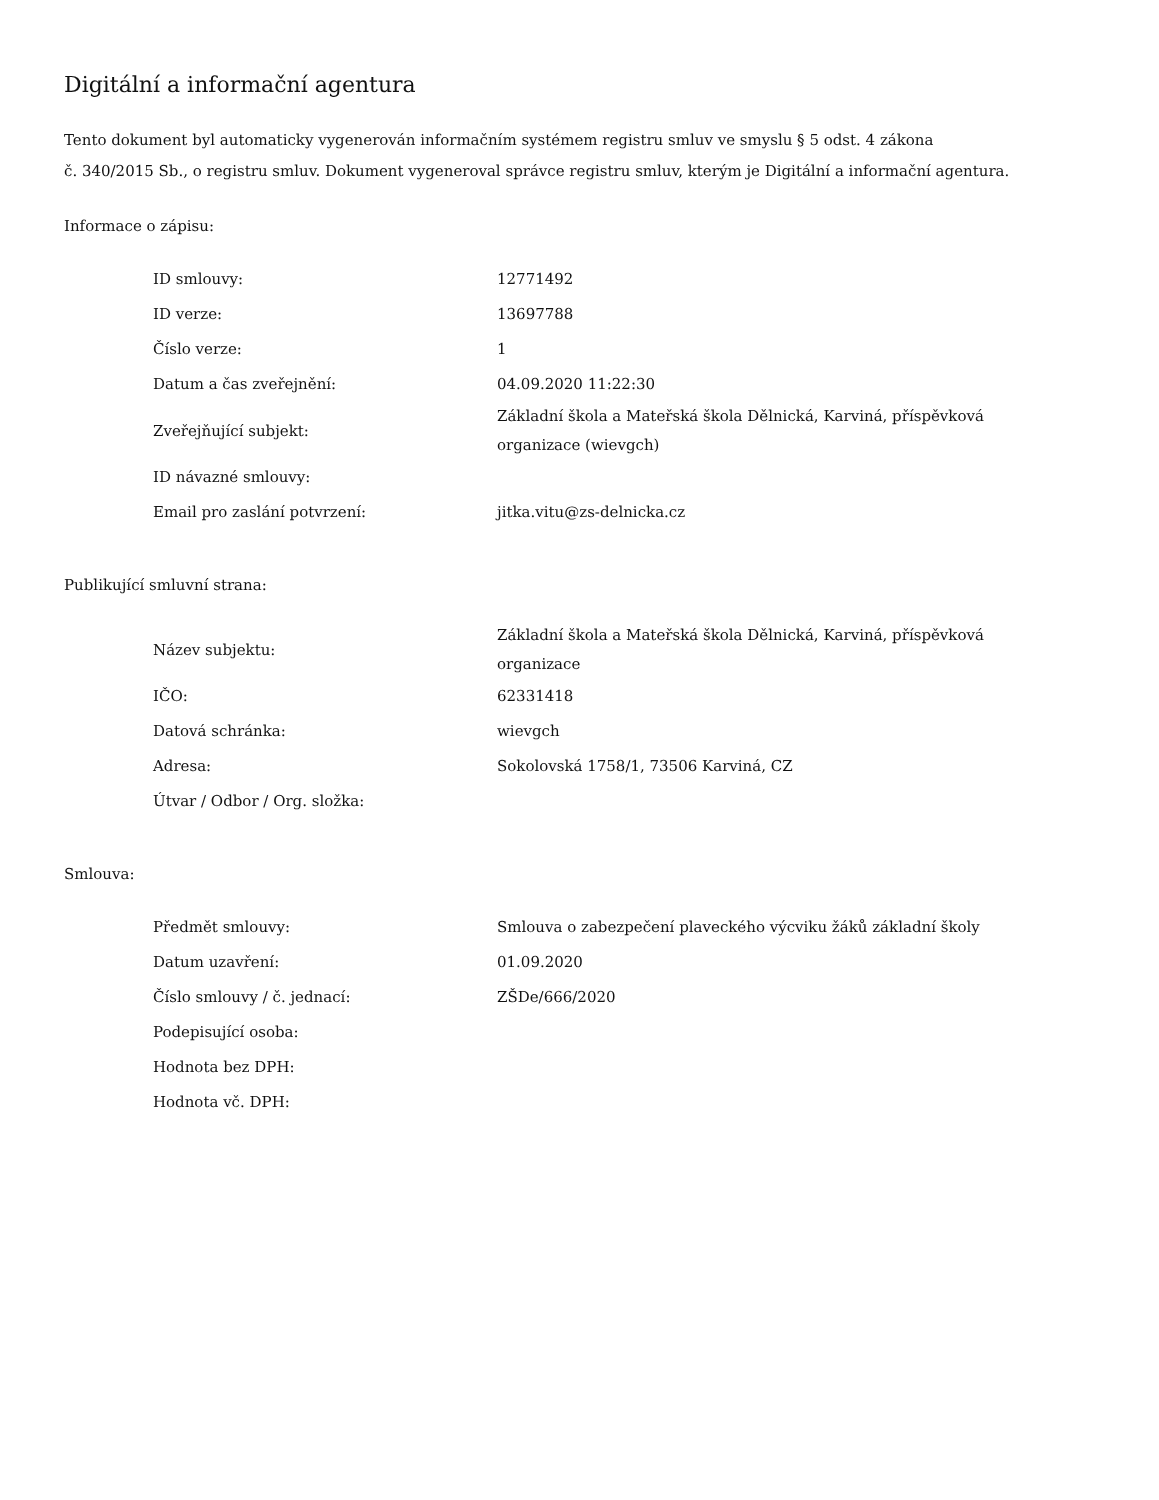Digitální a informační agentura
Tento dokument byl automaticky vygenerován informačním systémem registru smluv ve smyslu § 5 odst. 4 zákona
č. 340/2015 Sb., o registru smluv. Dokument vygeneroval správce registru smluv, kterým je Digitální a informační agentura.
Informace o zápisu:
| ID smlouvy: | 12771492 |
| ID verze: | 13697788 |
| Číslo verze: | 1 |
| Datum a čas zveřejnění: | 04.09.2020 11:22:30 |
| Zveřejňující subjekt: | Základní škola a Mateřská škola Dělnická, Karviná, příspěvková organizace (wievgch) |
| ID návazné smlouvy: | |
| Email pro zaslání potvrzení: | jitka.vitu@zs-delnicka.cz |
Publikující smluvní strana:
| Název subjektu: | Základní škola a Mateřská škola Dělnická, Karviná, příspěvková organizace |
| IČO: | 62331418 |
| Datová schránka: | wievgch |
| Adresa: | Sokolovská 1758/1, 73506 Karviná, CZ |
| Útvar / Odbor / Org. složka: | |
Smlouva:
| Předmět smlouvy: | Smlouva o zabezpečení plaveckého výcviku žáků základní školy |
| Datum uzavření: | 01.09.2020 |
| Číslo smlouvy / č. jednací: | ZŠDe/666/2020 |
| Podepisující osoba: | |
| Hodnota bez DPH: | |
| Hodnota vč. DPH: | |